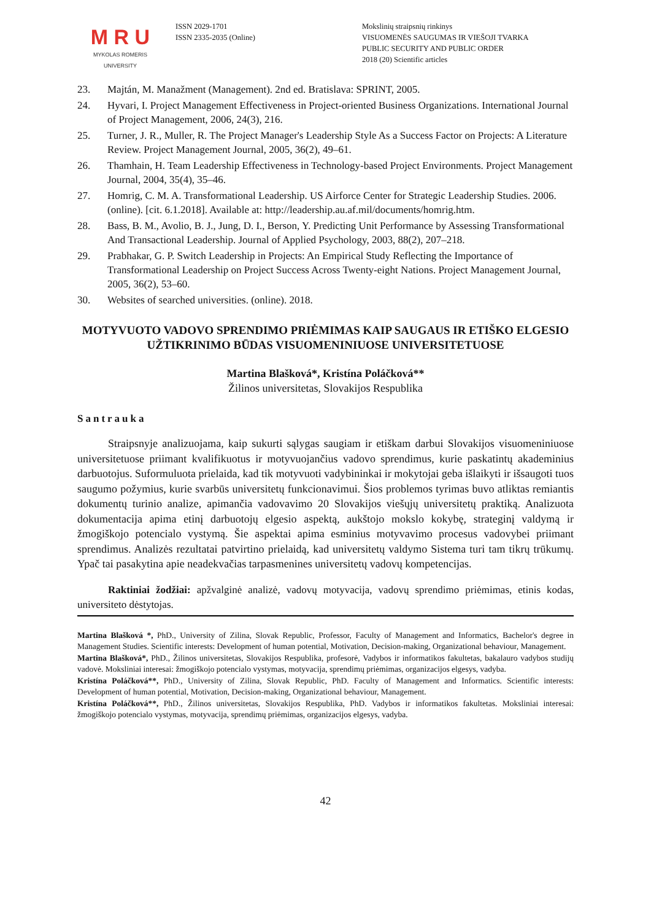M R U
MYKOLAS ROMERIS
UNIVERSITY
ISSN 2029-1701
ISSN 2335-2035 (Online)
Mokslinių straipsnių rinkinys
VISUOMENĖS SAUGUMAS IR VIEŠOJI TVARKA
PUBLIC SECURITY AND PUBLIC ORDER
2018 (20) Scientific articles
23. Majtán, M. Manažment (Management). 2nd ed. Bratislava: SPRINT, 2005.
24. Hyvari, I. Project Management Effectiveness in Project-oriented Business Organizations. International Journal of Project Management, 2006, 24(3), 216.
25. Turner, J. R., Muller, R. The Project Manager's Leadership Style As a Success Factor on Projects: A Literature Review. Project Management Journal, 2005, 36(2), 49–61.
26. Thamhain, H. Team Leadership Effectiveness in Technology-based Project Environments. Project Management Journal, 2004, 35(4), 35–46.
27. Homrig, C. M. A. Transformational Leadership. US Airforce Center for Strategic Leadership Studies. 2006. (online). [cit. 6.1.2018]. Available at: http://leadership.au.af.mil/documents/homrig.htm.
28. Bass, B. M., Avolio, B. J., Jung, D. I., Berson, Y. Predicting Unit Performance by Assessing Transformational And Transactional Leadership. Journal of Applied Psychology, 2003, 88(2), 207–218.
29. Prabhakar, G. P. Switch Leadership in Projects: An Empirical Study Reflecting the Importance of Transformational Leadership on Project Success Across Twenty-eight Nations. Project Management Journal, 2005, 36(2), 53–60.
30. Websites of searched universities. (online). 2018.
MOTYVUOTO VADOVO SPRENDIMO PRIĖMIMAS KAIP SAUGAUS IR ETIŠKO ELGESIO UŽTIKRINIMO BŪDAS VISUOMENINIUOSE UNIVERSITETUOSE
Martina Blašková*, Kristína Poláčková**
Žilinos universitetas, Slovakijos Respublika
Santrauka
Straipsnyje analizuojama, kaip sukurti sąlygas saugiam ir etiškam darbui Slovakijos visuomeniniuose universitetuose priimant kvalifikuotus ir motyvuojančius vadovo sprendimus, kurie paskatintų akademinius darbuotojus. Suformuluota prielaida, kad tik motyvuoti vadybininkai ir mokytojai geba išlaikyti ir išsaugoti tuos saugumo požymius, kurie svarbūs universitetų funkcionavimui. Šios problemos tyrimas buvo atliktas remiantis dokumentų turinio analize, apimančia vadovavimo 20 Slovakijos viešųjų universitetų praktiką. Analizuota dokumentacija apima etinį darbuotojų elgesio aspektą, aukštojo mokslo kokybę, strateginį valdymą ir žmogiškojo potencialo vystymą. Šie aspektai apima esminius motyvavimo procesus vadovybei priimant sprendimus. Analizės rezultatai patvirtino prielaidą, kad universitetų valdymo Sistema turi tam tikrų trūkumų. Ypač tai pasakytina apie neadekvačias tarpasmenines universitetų vadovų kompetencijas.
Raktiniai žodžiai: apžvalginė analizė, vadovų motyvacija, vadovų sprendimo priėmimas, etinis kodas, universiteto dėstytojas.
Martina Blašková *, PhD., University of Zilina, Slovak Republic, Professor, Faculty of Management and Informatics, Bachelor's degree in Management Studies. Scientific interests: Development of human potential, Motivation, Decision-making, Organizational behaviour, Management.
Martina Blašková*, PhD., Žilinos universitetas, Slovakijos Respublika, profesorė, Vadybos ir informatikos fakultetas, bakalauro vadybos studijų vadovė. Moksliniai interesai: žmogiškojo potencialo vystymas, motyvacija, sprendimų priėmimas, organizacijos elgesys, vadyba.
Kristína Poláčková**, PhD., University of Zilina, Slovak Republic, PhD. Faculty of Management and Informatics. Scientific interests: Development of human potential, Motivation, Decision-making, Organizational behaviour, Management.
Kristína Poláčková**, PhD., Žilinos universitetas, Slovakijos Respublika, PhD. Vadybos ir informatikos fakultetas. Moksliniai interesai: žmogiškojo potencialo vystymas, motyvacija, sprendimų priėmimas, organizacijos elgesys, vadyba.
42